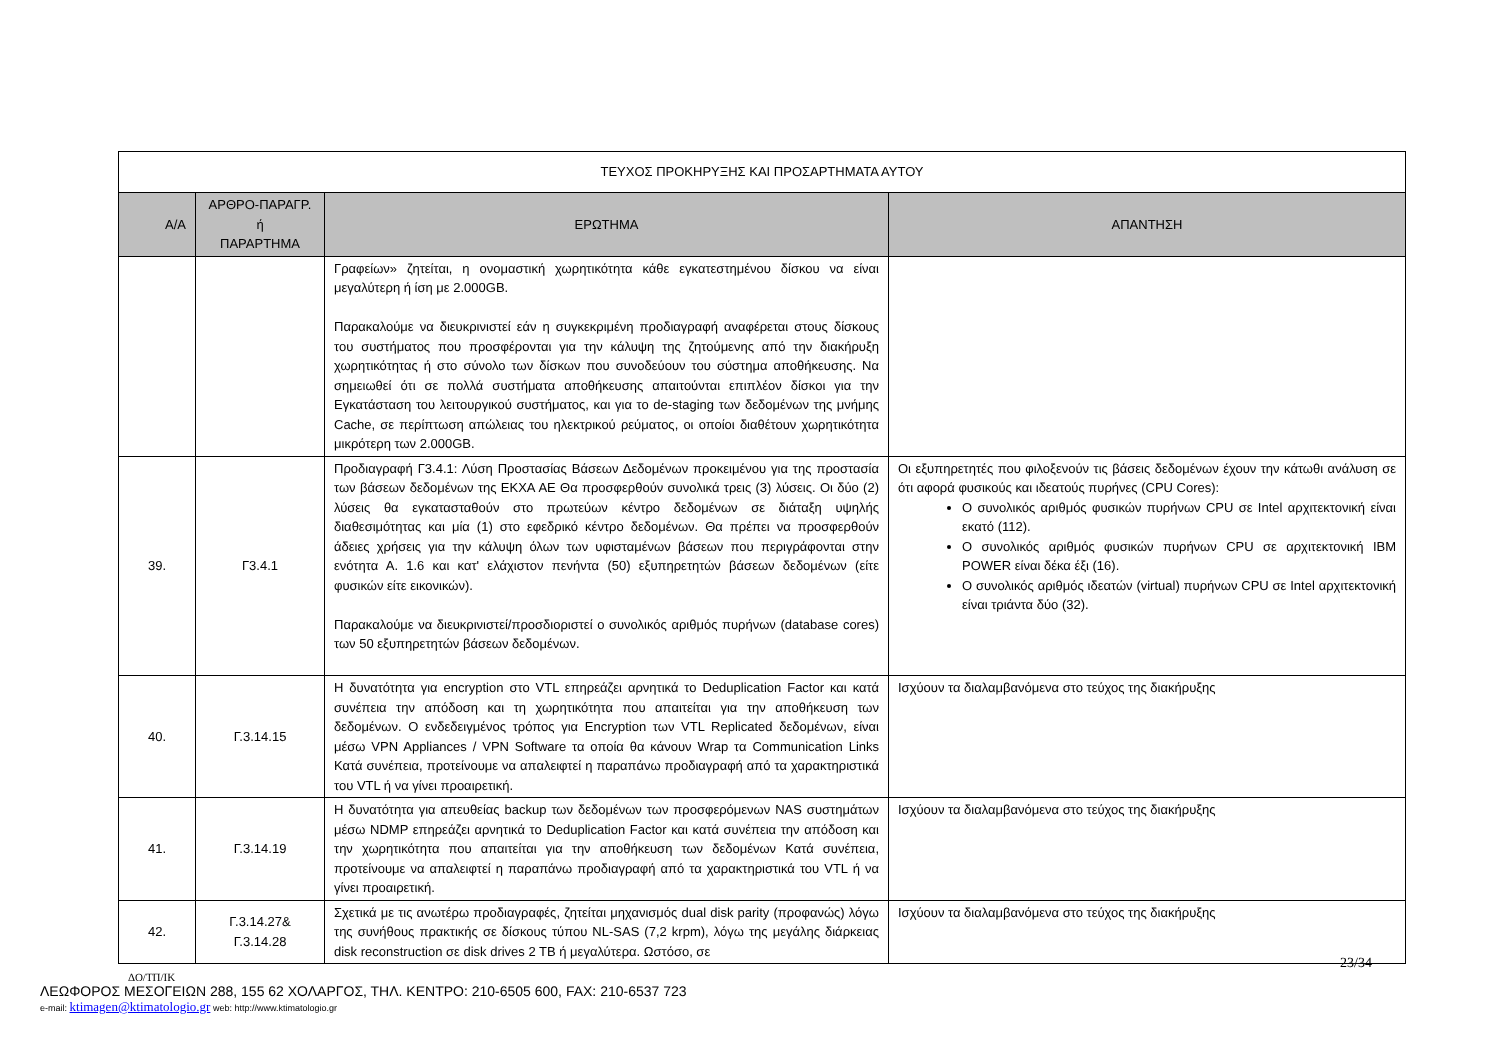| ΤΕΥΧΟΣ ΠΡΟΚΗΡΥΞΗΣ ΚΑΙ ΠΡΟΣΑΡΤΗΜΑΤΑ ΑΥΤΟΥ | | | |
| Α/Α | ΑΡΘΡΟ-ΠΑΡΑΓΡ. ή ΠΑΡΑΡΤΗΜΑ | ΕΡΩΤΗΜΑ | ΑΠΑΝΤΗΣΗ |
| | | Γραφείων» ζητείται, η ονομαστική χωρητικότητα κάθε εγκατεστημένου δίσκου να είναι μεγαλύτερη ή ίση με 2.000GB. Παρακαλούμε να διευκρινιστεί εάν η συγκεκριμένη προδιαγραφή αναφέρεται στους δίσκους του συστήματος που προσφέρονται για την κάλυψη της ζητούμενης από την διακήρυξη χωρητικότητας ή στο σύνολο των δίσκων που συνοδεύουν του σύστημα αποθήκευσης. Να σημειωθεί ότι σε πολλά συστήματα αποθήκευσης απαιτούνται επιπλέον δίσκοι για την Εγκατάσταση του λειτουργικού συστήματος, και για το de-staging των δεδομένων της μνήμης Cache, σε περίπτωση απώλειας του ηλεκτρικού ρεύματος, οι οποίοι διαθέτουν χωρητικότητα μικρότερη των 2.000GB. | |
| 39. | Γ3.4.1 | Προδιαγραφή Γ3.4.1: Λύση Προστασίας Βάσεων Δεδομένων προκειμένου για της προστασία των βάσεων δεδομένων της ΕΚΧΑ ΑΕ Θα προσφερθούν συνολικά τρεις (3) λύσεις. Οι δύο (2) λύσεις θα εγκατασταθούν στο πρωτεύων κέντρο δεδομένων σε διάταξη υψηλής διαθεσιμότητας και μία (1) στο εφεδρικό κέντρο δεδομένων. Θα πρέπει να προσφερθούν άδειες χρήσεις για την κάλυψη όλων των υφισταμένων βάσεων που περιγράφονται στην ενότητα Α. 1.6 και κατ' ελάχιστον πενήντα (50) εξυπηρετητών βάσεων δεδομένων (είτε φυσικών είτε εικονικών). Παρακαλούμε να διευκρινιστεί/προσδιοριστεί ο συνολικός αριθμός πυρήνων (database cores) των 50 εξυπηρετητών βάσεων δεδομένων. | Οι εξυπηρετητές που φιλοξενούν τις βάσεις δεδομένων έχουν την κάτωθι ανάλυση σε ότι αφορά φυσικούς και ιδεατούς πυρήνες (CPU Cores): Ο συνολικός αριθμός φυσικών πυρήνων CPU σε Intel αρχιτεκτονική είναι εκατό (112). Ο συνολικός αριθμός φυσικών πυρήνων CPU σε αρχιτεκτονική IBM POWER είναι δέκα έξι (16). Ο συνολικός αριθμός ιδεατών (virtual) πυρήνων CPU σε Intel αρχιτεκτονική είναι τριάντα δύο (32). |
| 40. | Γ.3.14.15 | Η δυνατότητα για encryption στο VTL επηρεάζει αρνητικά το Deduplication Factor και κατά συνέπεια την απόδοση και τη χωρητικότητα που απαιτείται για την αποθήκευση των δεδομένων. Ο ενδεδειγμένος τρόπος για Encryption των VTL Replicated δεδομένων, είναι μέσω VPN Appliances / VPN Software τα οποία θα κάνουν Wrap τα Communication Links Κατά συνέπεια, προτείνουμε να απαλειφτεί η παραπάνω προδιαγραφή από τα χαρακτηριστικά του VTL ή να γίνει προαιρετική. | Ισχύουν τα διαλαμβανόμενα στο τεύχος της διακήρυξης |
| 41. | Γ.3.14.19 | Η δυνατότητα για απευθείας backup των δεδομένων των προσφερόμενων NAS συστημάτων μέσω NDMP επηρεάζει αρνητικά το Deduplication Factor και κατά συνέπεια την απόδοση και την χωρητικότητα που απαιτείται για την αποθήκευση των δεδομένων Κατά συνέπεια, προτείνουμε να απαλειφτεί η παραπάνω προδιαγραφή από τα χαρακτηριστικά του VTL ή να γίνει προαιρετική. | Ισχύουν τα διαλαμβανόμενα στο τεύχος της διακήρυξης |
| 42. | Γ.3.14.27& Γ.3.14.28 | Σχετικά με τις ανωτέρω προδιαγραφές, ζητείται μηχανισμός dual disk parity (προφανώς) λόγω της συνήθους πρακτικής σε δίσκους τύπου NL-SAS (7,2 krpm), λόγω της μεγάλης διάρκειας disk reconstruction σε disk drives 2 TB ή μεγαλύτερα. Ωστόσο, σε | Ισχύουν τα διαλαμβανόμενα στο τεύχος της διακήρυξης |
23/34
ΔΟ/ΤΠ/ΙΚ
ΛΕΩΦΟΡΟΣ ΜΕΣΟΓΕΙΩΝ 288, 155 62 ΧΟΛΑΡΓΟΣ, ΤΗΛ. ΚΕΝΤΡΟ: 210-6505 600, FAX: 210-6537 723
e-mail: ktimagen@ktimatologio.gr web: http://www.ktimatologio.gr